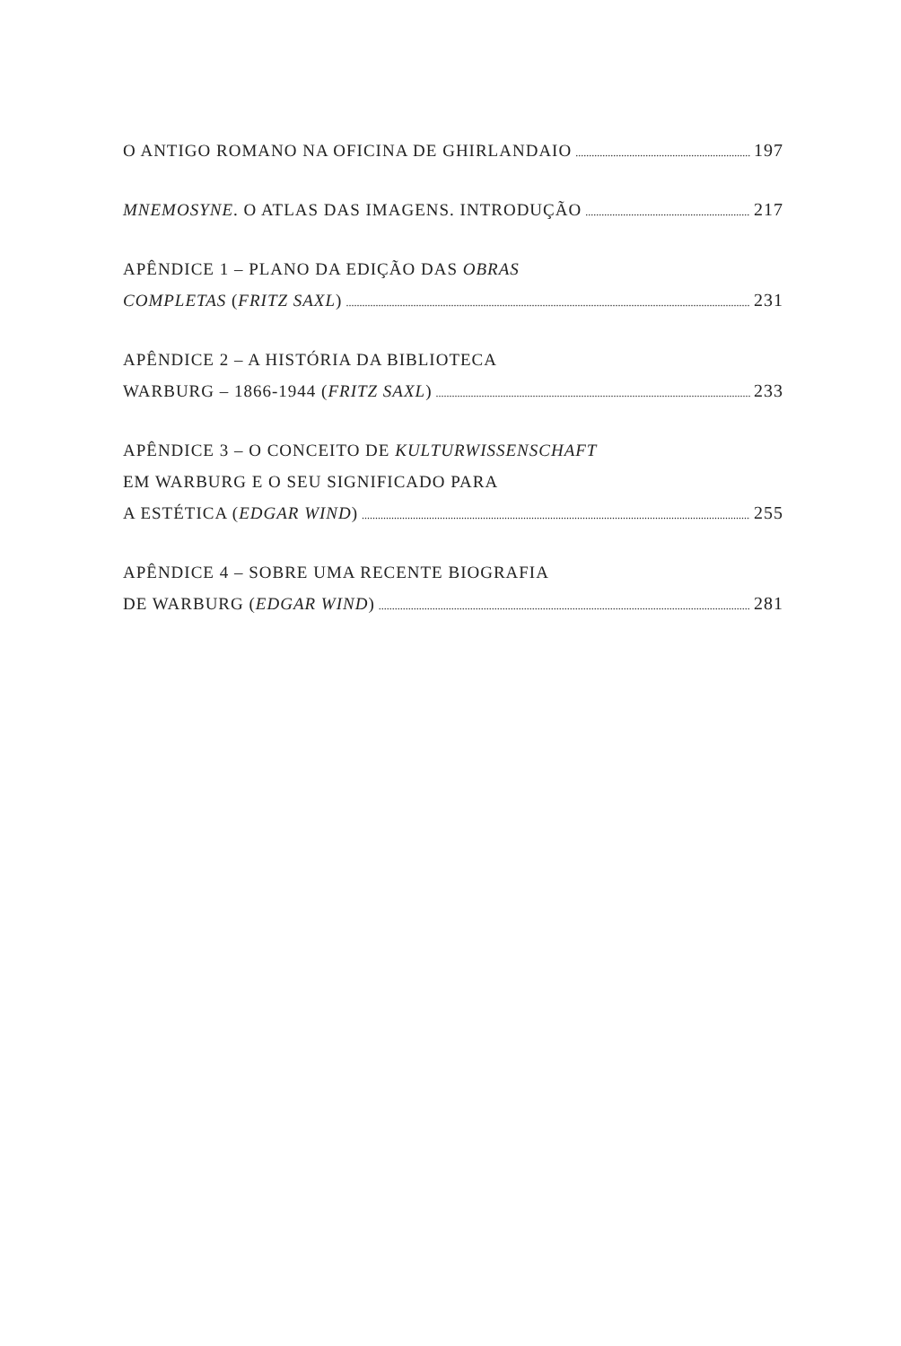O ANTIGO ROMANO NA OFICINA DE GHIRLANDAIO 197
MNEMOSYNE. O ATLAS DAS IMAGENS. INTRODUÇÃO 217
APÊNDICE 1 – PLANO DA EDIÇÃO DAS OBRAS
COMPLETAS (FRITZ SAXL) 231
APÊNDICE 2 – A HISTÓRIA DA BIBLIOTECA
WARBURG – 1866-1944 (FRITZ SAXL) 233
APÊNDICE 3 – O CONCEITO DE KULTURWISSENSCHAFT
EM WARBURG E O SEU SIGNIFICADO PARA
A ESTÉTICA (EDGAR WIND) 255
APÊNDICE 4 – SOBRE UMA RECENTE BIOGRAFIA
DE WARBURG (EDGAR WIND) 281